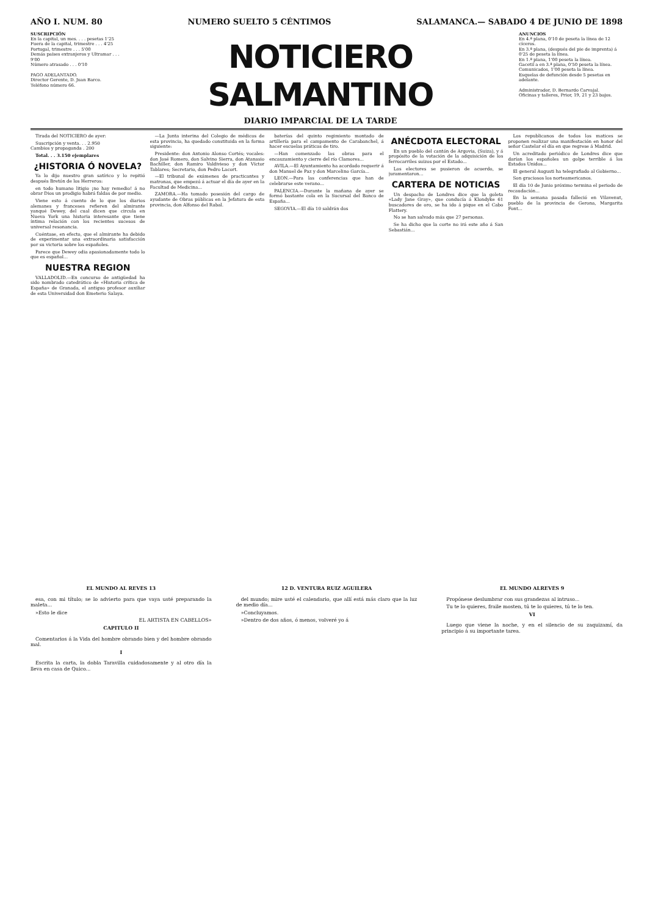AÑO I. NUM. 80 NUMERO SUELTO 5 CÉNTIMOS SALAMANCA.— SABADO 4 DE JUNIO DE 1898
SUSCRIPCIÓN
En la capital, un mes. . . . pesetas 1'25
Fuera de la capital, trimestre . . . 4'25
Portugal, trimestre . . . 5'00
Demás países extranjeros y Ultramar . . . 9'00
Número atrasado . . . 0'10
PAGO ADELANTADO.
Director Gerente, D. Juan Barco.
Teléfono número 66.
NOTICIERO SALMANTINO
DIARIO IMPARCIAL DE LA TARDE
ANUNCIOS
En 4.ª plana, 0'10 de peseta la línea de 12 cíceros.
En 3.ª plana, (después del pie de imprenta) á 0'25 de peseta la línea.
En 1.ª plana, 1'00 peseta la línea.
Gacetil a en 3.ª plana, 0'50 peseta la línea.
Comunicados, 1'00 peseta la línea.
Esquelas de defunción desde 5 pesetas en adelante.
Administrador, D. Bernardo Carvajal.
Oficinas y talleres, Prior, 19, 21 y 23 bajos.
Tirada del NOTICIERO de ayer:
Suscripción y venta. . . 2.950
Cambios y propaganda . 200
Total. . . 3.150 ejemplares
¿HISTORIA Ó NOVELA?
Ya lo dijo nuestro gran satírico y lo repitió después Bretón de los Herreros:
en todo humano litigio ¡no hay remedio! á no obrar Dios un prodigio habrá faldas de por medio.
Viene esto á cuento de lo que los diarios alemanes y franceses refieren del almirante yanqué Dewey, del cual dicen que circula en Nueva York una historia interesante que tiene íntima relación con los recientes sucesos de universal resonancia.
Cuéntase, en efecto, que el almirante ha debido de experimentar una extraordinaria satisfacción por su victoria sobre los españoles.
Parece que Dewey odia apasionadamente todo lo que es español...
NUESTRA REGION
VALLADOLID.—En concurso de antigüedad ha sido nombrado catedrático de «Historia crítica de España» de Granada, el antiguo profesor auxiliar de esta Universidad don Emeterio Salaya.
—La Junta interina del Colegio de médicos de esta provincia, ha quedado constituida en la forma siguiente:
Presidente: don Antonio Alonso Cortés; vocales: don José Romero, don Salvino Sierra, don Atanasio Bachiller, don Ramiro Valdivieso y don Víctor Tablares; Secretario, don Pedro Lacort.
—El tribunal de exámenes de practicantes y matronas, que empezó á actuar el día de ayer en la Facultad de Medicina...
ZAMORA.—Ha tomado posesión del cargo de ayudante de Obras públicas en la Jefatura de esta provincia, don Alfonso del Rabal.
baterías del quinto regimiento montado de artillería para el campamento de Carabanchel, á hacer escuelas práticas de tiro.
—Han comenzado las obras para el encauzamiento y cierre del río Clamores...
AVILA.—El Ayuntamiento ha acordado requerir á don Manuel de Paz y don Marcelino García...
LEON.—Para las conferencias que han de celebrarse este verano...
PALENCIA.—Durante la mañana de ayer se formó bastante cola en la Sucursal del Banco de España...
SEGOVIA.—El día 10 saldrán dos
ANÉCDOTA ELECTORAL
En un pueblo del cantón de Argovia, (Suiza), y á propósito de la votación de la adquisición de los ferrocarriles suizos por el Estado...
Los electores se pusieron de acuerdo, se juramentaron...
CARTERA DE NOTICIAS
Un despacho de Londres dice que la goleta «Lady Jane Gray», que conducía á Klondyke 61 buscadores de oro, se ha ido á pique en el Cabo Flattery.
No se han salvado más que 27 personas.
Se ha dicho que la corte no irá este año á San Sebastián...
Los republicanos de todos los matices se proponen realizar una manifestación en honor del señor Castelar el día en que regrese á Madrid.
Un acreditado periódico de Londres dice que darían los españoles un golpe terrible á los Estados Unidos...
El general Augusti ha telegrafiado al Gobierno...
Son graciosos los norteamericanos.
El día 10 de Junio próximo termina el periodo de recaudación...
En la semana pasada falleció en Vilavenut, pueblo de la provincia de Gerona, Margarita Font...
EL MUNDO AL REVÉS 13
esa, con mi título; se lo advierto para que vaya usté preparando la maleta...
»Esto le dice
EL ARTISTA EN CABELLOS»
CAPITULO II
Comentarios á la Vida del hombre obrando bien y del hombre obrando mal.
I
Escrita la carta, la dobla Taravilla cuidadosamente y al otro día la lleva en casa de Quico...
12 D. VENTURA RUIZ AGUILERA
del mundo; mire usté el calendario, que allí está más claro que la luz de medio día...
»Concluyamos.
»Dentro de dos años, ó menos, volveré yo á
EL MUNDO ALREVÉS 9
Propónese deslumbrar con sus grandezas al intruso...
Tu te lo quieres, fraile mosten, tú te lo quieres, tú te lo ten.
VI
Luego que viene la noche, y en el silencio de su zaquizamí, da principio á su importante tarea.